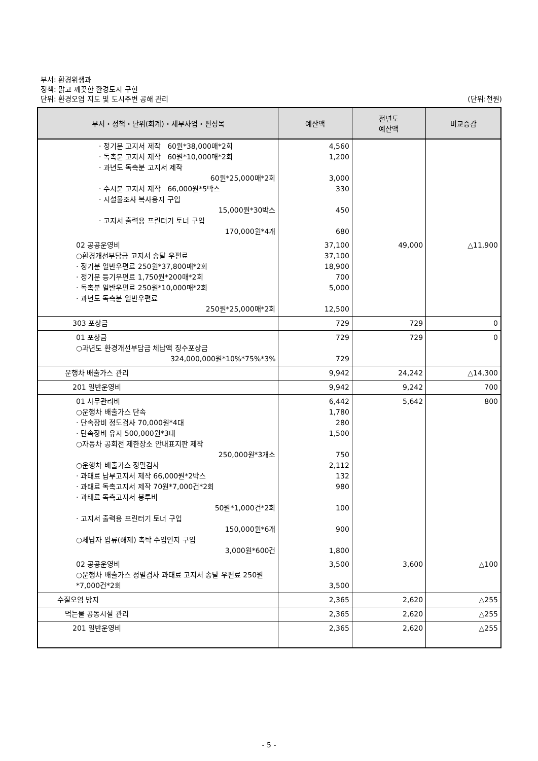부서: 환경위생과
정책: 맑고 깨끗한 환경도시 구현
단위: 환경오염 지도 및 도시주변 공해 관리 (단위:천원)
| 부서・정책・단위(회계)・세부사업・편성목 | 예산액 | 전년도 예산액 | 비교증감 |
| --- | --- | --- | --- |
| · 정기분 고지서 제작 60원*38,000매*2회 · 독촉분 고지서 제작 60원*10,000매*2회 · 과년도 독촉분 고지서 제작 60원*25,000매*2회 · 수시분 고지서 제작 66,000원*5박스 · 시설물조사 복사용지 구입 15,000원*30박스 · 고지서 출력용 프린터기 토너 구입 170,000원*4개 | 4,560 1,200 3,000 330 450 680 | | |
| 02 공공운영비 ○환경개선부담금 고지서 송달 우편료 · 정기분 일반우편료 250원*37,800매*2회 · 정기분 등기우편료 1,750원*200매*2회 · 독촉분 일반우편료 250원*10,000매*2회 · 과년도 독촉분 일반우편료 250원*25,000매*2회 | 37,100 37,100 18,900 700 5,000 12,500 | 49,000 | △11,900 |
| 303 포상금 | 729 | 729 | 0 |
| 01 포상금 ○과년도 환경개선부담금 체납액 징수포상금 324,000,000원*10%*75%*3% | 729 729 | 729 | 0 |
| 운행차 배출가스 관리 | 9,942 | 24,242 | △14,300 |
| 201 일반운영비 | 9,942 | 9,242 | 700 |
| 01 사무관리비 ○운행차 배출가스 단속 · 단속장비 정도검사 70,000원*4대 · 단속장비 유지 500,000원*3대 ○자동차 공회전 제한장소 안내표지판 제작 250,000원*3개소 ○운행차 배출가스 정밀검사 · 과태료 납부고지서 제작 66,000원*2박스 · 과태료 독촉고지서 제작 70원*7,000건*2회 · 과태료 독촉고지서 봉투비 50원*1,000건*2회 · 고지서 출력용 프린터기 토너 구입 150,000원*6개 ○체납자 압류(해제) 촉탁 수입인지 구입 3,000원*600건 | 6,442 1,780 280 1,500 750 2,112 132 980 100 900 1,800 | 5,642 | 800 |
| 02 공공운영비 ○운행차 배출가스 정밀검사 과태료 고지서 송달 우편료 250원*7,000건*2회 | 3,500 3,500 | 3,600 | △100 |
| 수질오염 방지 | 2,365 | 2,620 | △255 |
| 먹는물 공동시설 관리 | 2,365 | 2,620 | △255 |
| 201 일반운영비 | 2,365 | 2,620 | △255 |
- 5 -